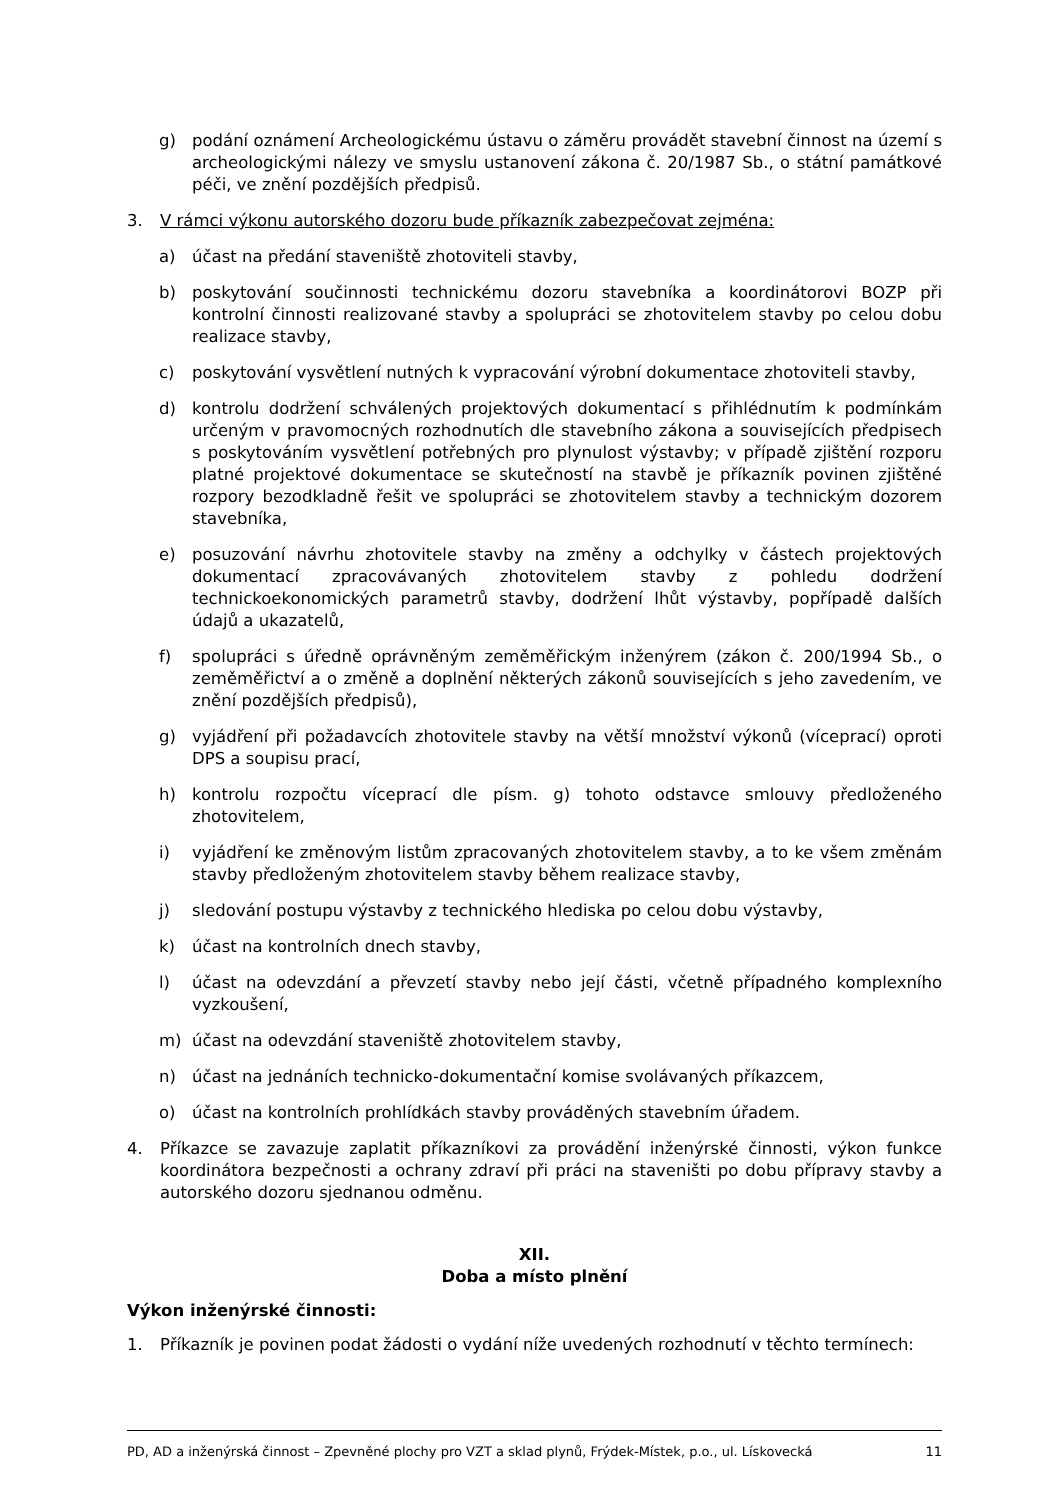g) podání oznámení Archeologickému ústavu o záměru provádět stavební činnost na území s archeologickými nálezy ve smyslu ustanovení zákona č. 20/1987 Sb., o státní památkové péči, ve znění pozdějších předpisů.
3. V rámci výkonu autorského dozoru bude příkazník zabezpečovat zejména:
a) účast na předání staveniště zhotoviteli stavby,
b) poskytování součinnosti technickému dozoru stavebníka a koordinátorovi BOZP při kontrolní činnosti realizované stavby a spolupráci se zhotovitelem stavby po celou dobu realizace stavby,
c) poskytování vysvětlení nutných k vypracování výrobní dokumentace zhotoviteli stavby,
d) kontrolu dodržení schválených projektových dokumentací s přihlédnutím k podmínkám určeným v pravomocných rozhodnutích dle stavebního zákona a souvisejících předpisech s poskytováním vysvětlení potřebných pro plynulost výstavby; v případě zjištění rozporu platné projektové dokumentace se skutečností na stavbě je příkazník povinen zjištěné rozpory bezodkladně řešit ve spolupráci se zhotovitelem stavby a technickým dozorem stavebníka,
e) posuzování návrhu zhotovitele stavby na změny a odchylky v částech projektových dokumentací zpracovávaných zhotovitelem stavby z pohledu dodržení technickoekonomických parametrů stavby, dodržení lhůt výstavby, popřípadě dalších údajů a ukazatelů,
f) spolupráci s úředně oprávněným zeměměřickým inženýrem (zákon č. 200/1994 Sb., o zeměměřictví a o změně a doplnění některých zákonů souvisejících s jeho zavedením, ve znění pozdějších předpisů),
g) vyjádření při požadavcích zhotovitele stavby na větší množství výkonů (víceprací) oproti DPS a soupisu prací,
h) kontrolu rozpočtu víceprací dle písm. g) tohoto odstavce smlouvy předloženého zhotovitelem,
i) vyjádření ke změnovým listům zpracovaných zhotovitelem stavby, a to ke všem změnám stavby předloženým zhotovitelem stavby během realizace stavby,
j) sledování postupu výstavby z technického hlediska po celou dobu výstavby,
k) účast na kontrolních dnech stavby,
l) účast na odevzdání a převzetí stavby nebo její části, včetně případného komplexního vyzkoušení,
m) účast na odevzdání staveniště zhotovitelem stavby,
n) účast na jednáních technicko-dokumentační komise svolávaných příkazcem,
o) účast na kontrolních prohlídkách stavby prováděných stavebním úřadem.
4. Příkazce se zavazuje zaplatit příkazníkovi za provádění inženýrské činnosti, výkon funkce koordinátora bezpečnosti a ochrany zdraví při práci na staveništi po dobu přípravy stavby a autorského dozoru sjednanou odměnu.
XII.
Doba a místo plnění
Výkon inženýrské činnosti:
1. Příkazník je povinen podat žádosti o vydání níže uvedených rozhodnutí v těchto termínech:
PD, AD a inženýrská činnost – Zpevněné plochy pro VZT a sklad plynů, Frýdek-Místek, p.o., ul. Lískovecká 11